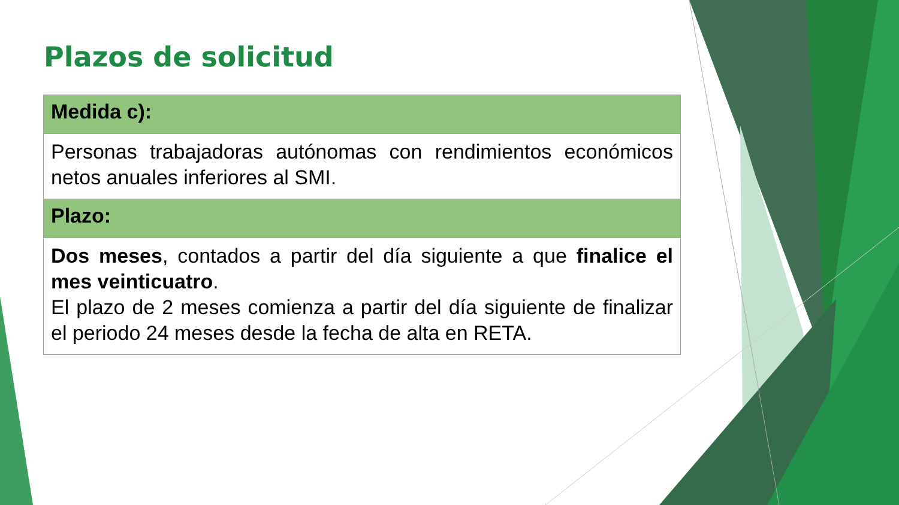Plazos de solicitud
| Medida c): |
| --- |
| Personas trabajadoras autónomas con rendimientos económicos netos anuales inferiores al SMI. |
| Plazo: |
| Dos meses , contados a partir del día siguiente a que finalice el mes veinticuatro . El plazo de 2 meses comienza a partir del día siguiente de finalizar el periodo 24 meses desde la fecha de alta en RETA. |